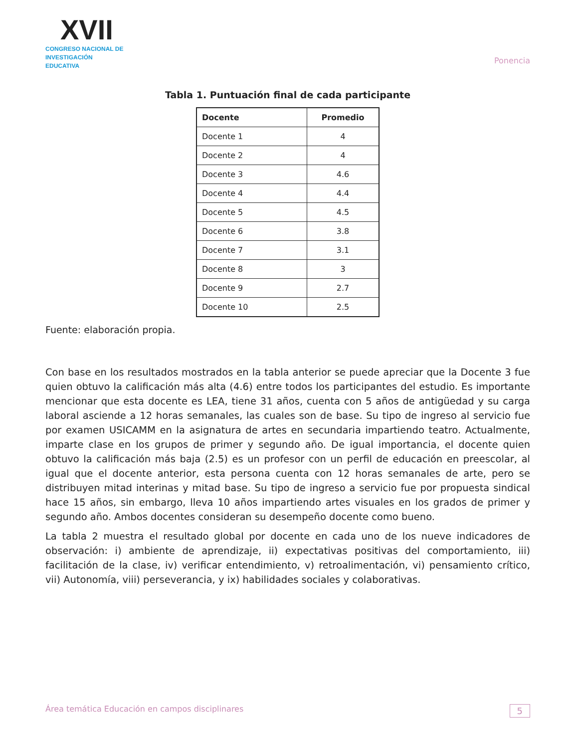XVII
CONGRESO NACIONAL DE
INVESTIGACIÓN EDUCATIVA
Ponencia
Tabla 1. Puntuación final de cada participante
| Docente | Promedio |
| --- | --- |
| Docente 1 | 4 |
| Docente 2 | 4 |
| Docente 3 | 4.6 |
| Docente 4 | 4.4 |
| Docente 5 | 4.5 |
| Docente 6 | 3.8 |
| Docente 7 | 3.1 |
| Docente 8 | 3 |
| Docente 9 | 2.7 |
| Docente 10 | 2.5 |
Fuente: elaboración propia.
Con base en los resultados mostrados en la tabla anterior se puede apreciar que la Docente 3 fue quien obtuvo la calificación más alta (4.6) entre todos los participantes del estudio. Es importante mencionar que esta docente es LEA, tiene 31 años, cuenta con 5 años de antigüedad y su carga laboral asciende a 12 horas semanales, las cuales son de base. Su tipo de ingreso al servicio fue por examen USICAMM en la asignatura de artes en secundaria impartiendo teatro. Actualmente, imparte clase en los grupos de primer y segundo año. De igual importancia, el docente quien obtuvo la calificación más baja (2.5) es un profesor con un perfil de educación en preescolar, al igual que el docente anterior, esta persona cuenta con 12 horas semanales de arte, pero se distribuyen mitad interinas y mitad base. Su tipo de ingreso a servicio fue por propuesta sindical hace 15 años, sin embargo, lleva 10 años impartiendo artes visuales en los grados de primer y segundo año. Ambos docentes consideran su desempeño docente como bueno.
La tabla 2 muestra el resultado global por docente en cada uno de los nueve indicadores de observación: i) ambiente de aprendizaje, ii) expectativas positivas del comportamiento, iii) facilitación de la clase, iv) verificar entendimiento, v) retroalimentación, vi) pensamiento crítico, vii) Autonomía, viii) perseverancia, y ix) habilidades sociales y colaborativas.
Área temática Educación en campos disciplinares 5